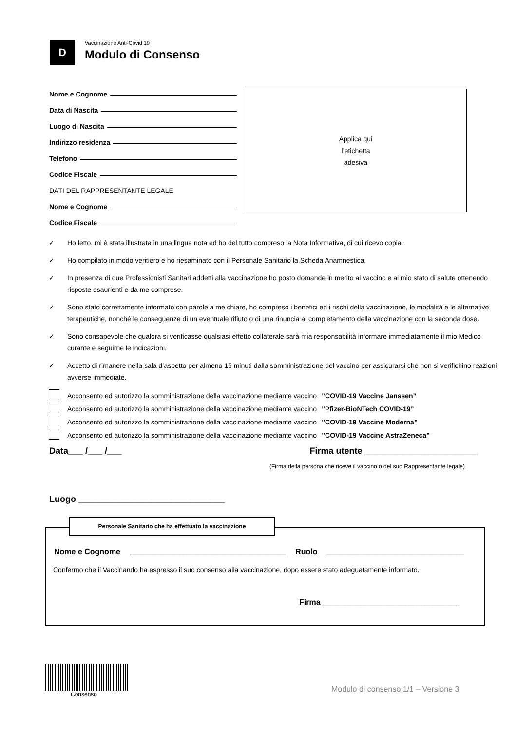D
Vaccinazione Anti-Covid 19
Modulo di Consenso
Nome e Cognome
Data di Nascita
Luogo di Nascita
Indirizzo residenza
Telefono
Codice Fiscale
DATI DEL RAPPRESENTANTE LEGALE
Nome e Cognome
Codice Fiscale
Applica qui
l’etichetta
adesiva
✓ Ho letto, mi è stata illustrata in una lingua nota ed ho del tutto compreso la Nota Informativa, di cui ricevo copia.
✓ Ho compilato in modo veritiero e ho riesaminato con il Personale Sanitario la Scheda Anamnestica.
✓ In presenza di due Professionisti Sanitari addetti alla vaccinazione ho posto domande in merito al vaccino e al mio stato di salute ottenendo risposte esaurienti e da me comprese.
✓ Sono stato correttamente informato con parole a me chiare, ho compreso i benefici ed i rischi della vaccinazione, le modalità e le alternative terapeutiche, nonché le conseguenze di un eventuale rifiuto o di una rinuncia al completamento della vaccinazione con la seconda dose.
✓ Sono consapevole che qualora si verificasse qualsiasi effetto collaterale sarà mia responsabilità informare immediatamente il mio Medico curante e seguirne le indicazioni.
✓ Accetto di rimanere nella sala d’aspetto per almeno 15 minuti dalla somministrazione del vaccino per assicurarsi che non si verifichino reazioni avverse immediate.
Acconsento ed autorizzo la somministrazione della vaccinazione mediante vaccino ”COVID-19 Vaccine Janssen”
Acconsento ed autorizzo la somministrazione della vaccinazione mediante vaccino ”Pfizer-BioNTech COVID-19”
Acconsento ed autorizzo la somministrazione della vaccinazione mediante vaccino ”COVID-19 Vaccine Moderna”
Acconsento ed autorizzo la somministrazione della vaccinazione mediante vaccino ”COVID-19 Vaccine AstraZeneca”
Data___ /___ /___ Firma utente ______________________________
(Firma della persona che riceve il vaccino o del suo Rappresentante legale)
Luogo ______________________________
Personale Sanitario che ha effettuato la vaccinazione
Nome e Cognome _________________________________________ Ruolo ____________________________________
Confermo che il Vaccinando ha espresso il suo consenso alla vaccinazione, dopo essere stato adeguatamente informato.
Firma ____________________________________
Consenso
Modulo di consenso 1/1 – Versione 3